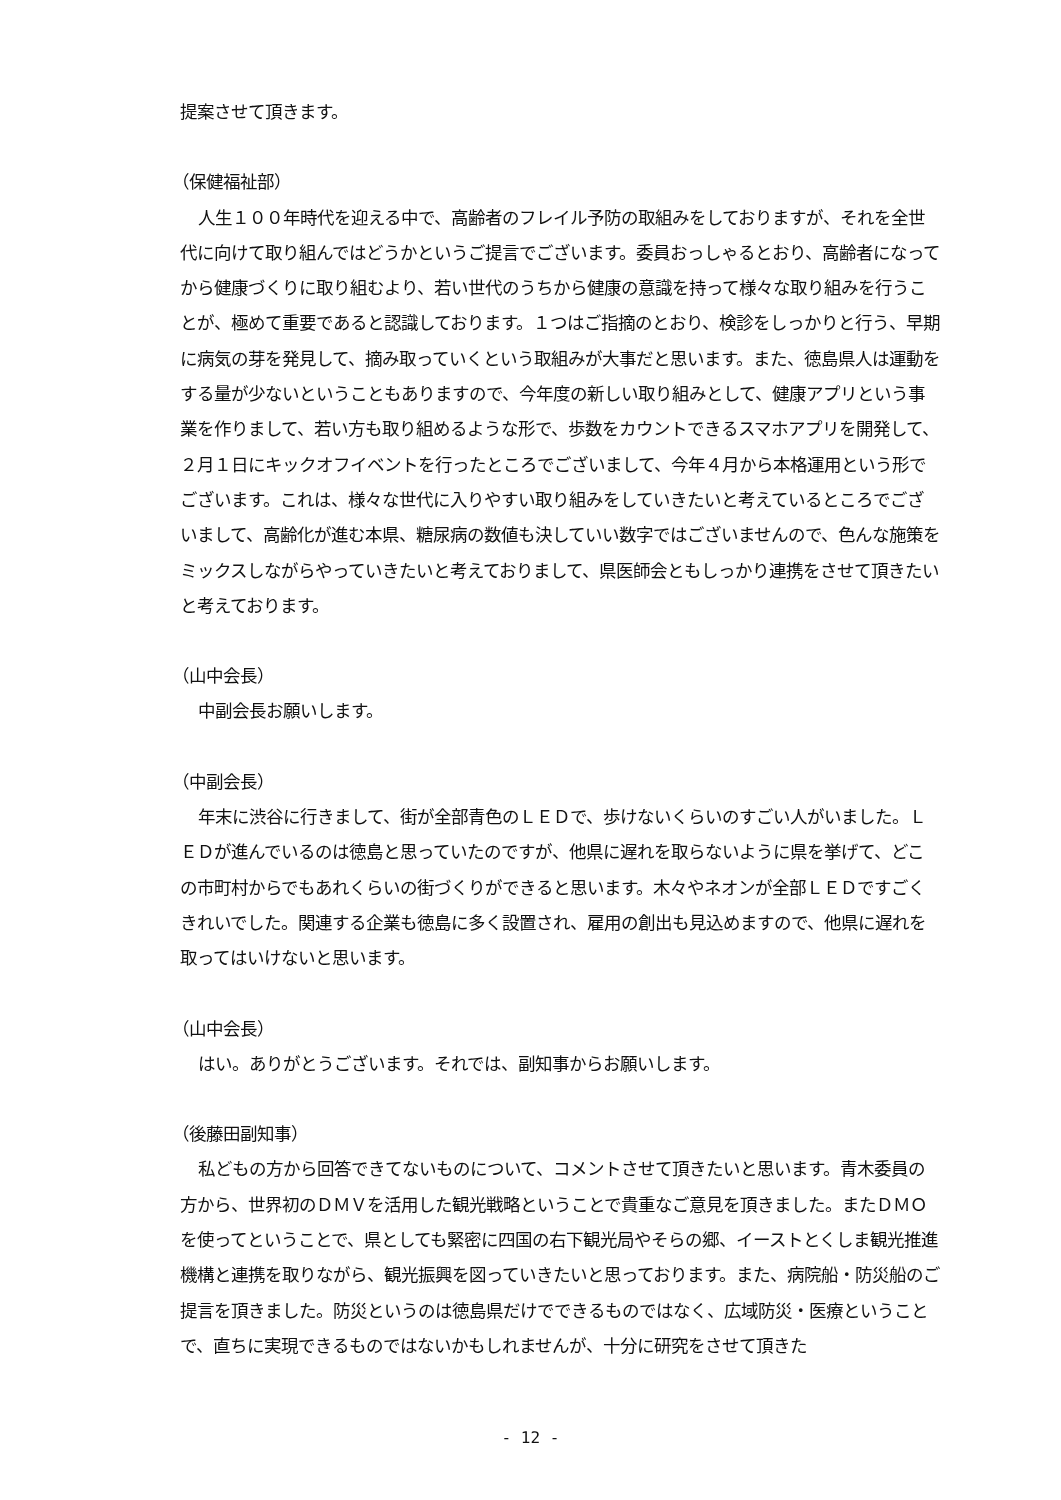提案させて頂きます。
（保健福祉部）
人生１００年時代を迎える中で、高齢者のフレイル予防の取組みをしておりますが、それを全世代に向けて取り組んではどうかというご提言でございます。委員おっしゃるとおり、高齢者になってから健康づくりに取り組むより、若い世代のうちから健康の意識を持って様々な取り組みを行うことが、極めて重要であると認識しております。１つはご指摘のとおり、検診をしっかりと行う、早期に病気の芽を発見して、摘み取っていくという取組みが大事だと思います。また、徳島県人は運動をする量が少ないということもありますので、今年度の新しい取り組みとして、健康アプリという事業を作りまして、若い方も取り組めるような形で、歩数をカウントできるスマホアプリを開発して、２月１日にキックオフイベントを行ったところでございまして、今年４月から本格運用という形でございます。これは、様々な世代に入りやすい取り組みをしていきたいと考えているところでございまして、高齢化が進む本県、糖尿病の数値も決していい数字ではございませんので、色んな施策をミックスしながらやっていきたいと考えておりまして、県医師会ともしっかり連携をさせて頂きたいと考えております。
（山中会長）
中副会長お願いします。
（中副会長）
年末に渋谷に行きまして、街が全部青色のＬＥＤで、歩けないくらいのすごい人がいました。ＬＥＤが進んでいるのは徳島と思っていたのですが、他県に遅れを取らないように県を挙げて、どこの市町村からでもあれくらいの街づくりができると思います。木々やネオンが全部ＬＥＤですごくきれいでした。関連する企業も徳島に多く設置され、雇用の創出も見込めますので、他県に遅れを取ってはいけないと思います。
（山中会長）
はい。ありがとうございます。それでは、副知事からお願いします。
（後藤田副知事）
私どもの方から回答できてないものについて、コメントさせて頂きたいと思います。青木委員の方から、世界初のＤＭＶを活用した観光戦略ということで貴重なご意見を頂きました。またＤＭＯを使ってということで、県としても緊密に四国の右下観光局やそらの郷、イーストとくしま観光推進機構と連携を取りながら、観光振興を図っていきたいと思っております。また、病院船・防災船のご提言を頂きました。防災というのは徳島県だけでできるものではなく、広域防災・医療ということで、直ちに実現できるものではないかもしれませんが、十分に研究をさせて頂きた
- 12 -